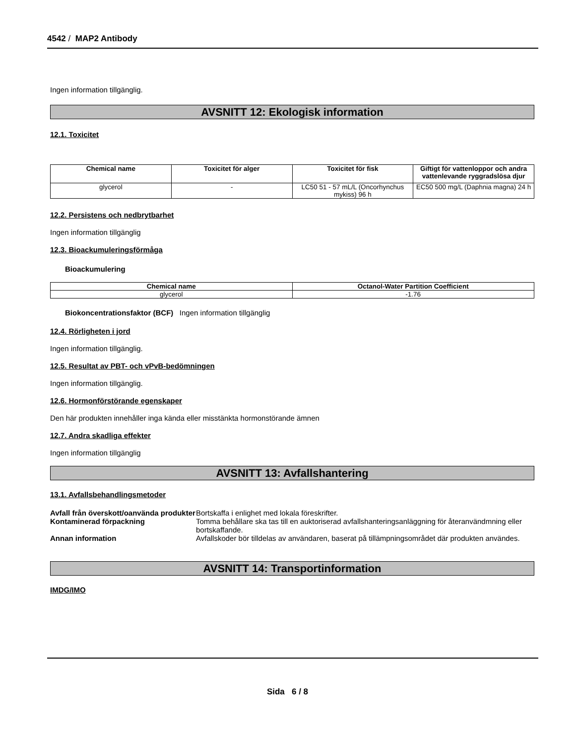4542 / MAP2 Antibody
Ingen information tillgänglig.
AVSNITT 12: Ekologisk information
12.1. Toxicitet
| Chemical name | Toxicitet för alger | Toxicitet för fisk | Giftigt för vattenloppor och andra vattenlevande ryggradslösa djur |
| --- | --- | --- | --- |
| glycerol | - | LC50 51 - 57 mL/L (Oncorhynchus mykiss) 96 h | EC50 500 mg/L (Daphnia magna) 24 h |
12.2. Persistens och nedbrytbarhet
Ingen information tillgänglig
12.3. Bioackumuleringsförmåga
Bioackumulering
| Chemical name | Octanol-Water Partition Coefficient |
| --- | --- |
| glycerol | -1.76 |
Biokoncentrationsfaktor (BCF) Ingen information tillgänglig
12.4. Rörligheten i jord
Ingen information tillgänglig.
12.5. Resultat av PBT- och vPvB-bedömningen
Ingen information tillgänglig.
12.6. Hormonförstörande egenskaper
Den här produkten innehåller inga kända eller misstänkta hormonstörande ämnen
12.7. Andra skadliga effekter
Ingen information tillgänglig
AVSNITT 13: Avfallshantering
13.1. Avfallsbehandlingsmetoder
Avfall från överskott/oanvända produkter Bortskaffa i enlighet med lokala föreskrifter.
Kontaminerad förpackning Tomma behållare ska tas till en auktoriserad avfallshanteringsanläggning för återanvändmning eller bortskaffande.
Annan information Avfallskoder bör tilldelas av användaren, baserat på tillämpningsområdet där produkten användes.
AVSNITT 14: Transportinformation
IMDG/IMO
Sida 6 / 8